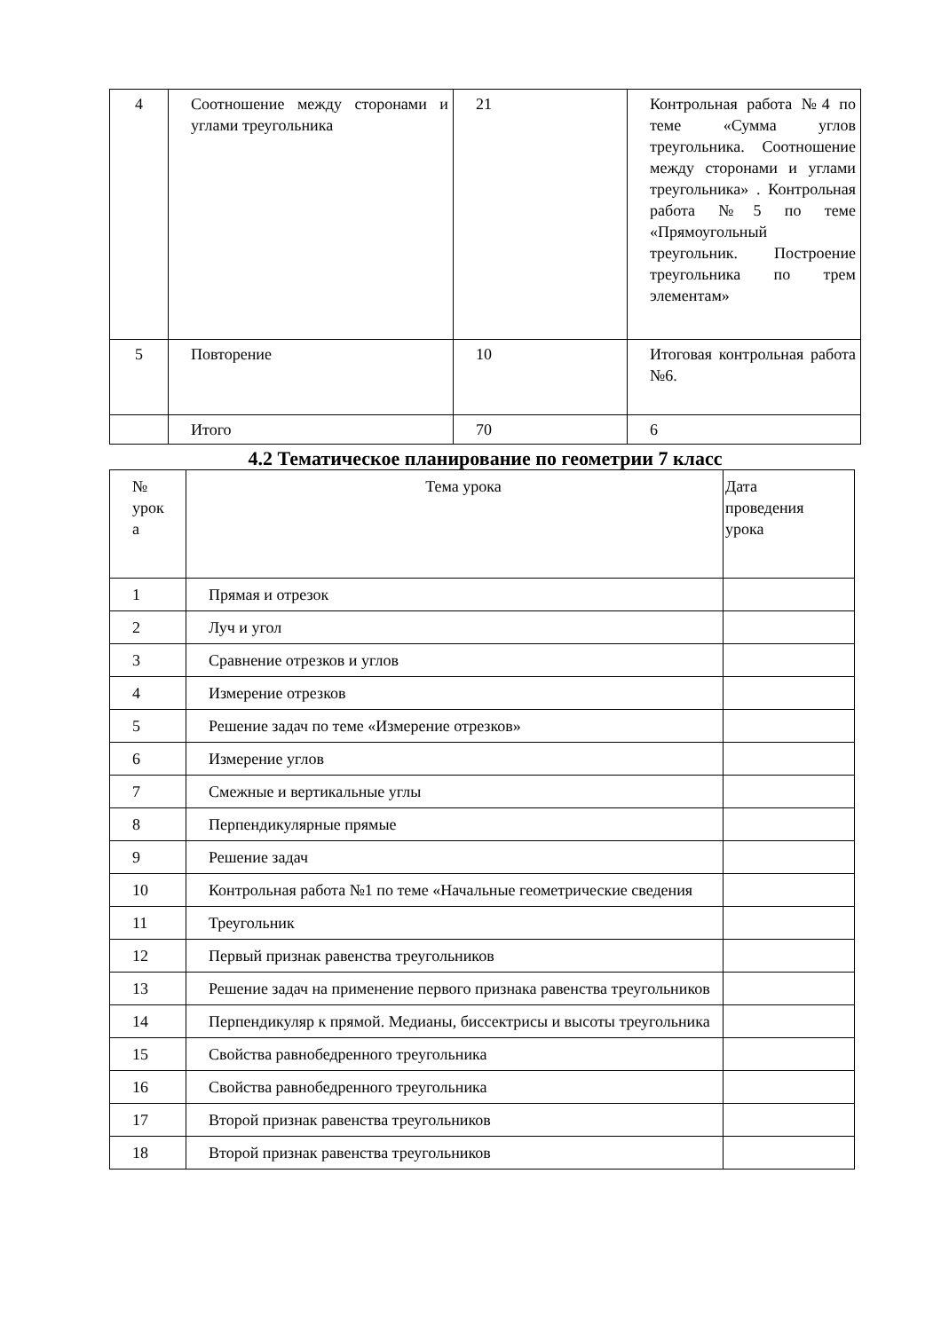| 4 | Соотношение между сторонами и углами треугольника | 21 | Контрольная работа №4 по теме «Сумма углов треугольника. Соотношение между сторонами и углами треугольника» . Контрольная работа №5 по теме «Прямоугольный треугольник. Построение треугольника по трем элементам» |
| 5 | Повторение | 10 | Итоговая контрольная работа №6. |
| | Итого | 70 | 6 |
4.2 Тематическое планирование по геометрии 7 класс
| № урок а | Тема урока | Дата проведения урока |
| 1 | Прямая и отрезок | |
| 2 | Луч и угол | |
| 3 | Сравнение отрезков и углов | |
| 4 | Измерение отрезков | |
| 5 | Решение задач по теме «Измерение отрезков» | |
| 6 | Измерение углов | |
| 7 | Смежные и вертикальные углы | |
| 8 | Перпендикулярные прямые | |
| 9 | Решение задач | |
| 10 | Контрольная работа №1 по теме «Начальные геометрические сведения | |
| 11 | Треугольник | |
| 12 | Первый признак равенства треугольников | |
| 13 | Решение задач на применение первого признака равенства треугольников | |
| 14 | Перпендикуляр к прямой. Медианы, биссектрисы и высоты треугольника | |
| 15 | Свойства равнобедренного треугольника | |
| 16 | Свойства равнобедренного треугольника | |
| 17 | Второй признак равенства треугольников | |
| 18 | Второй признак равенства треугольников | |